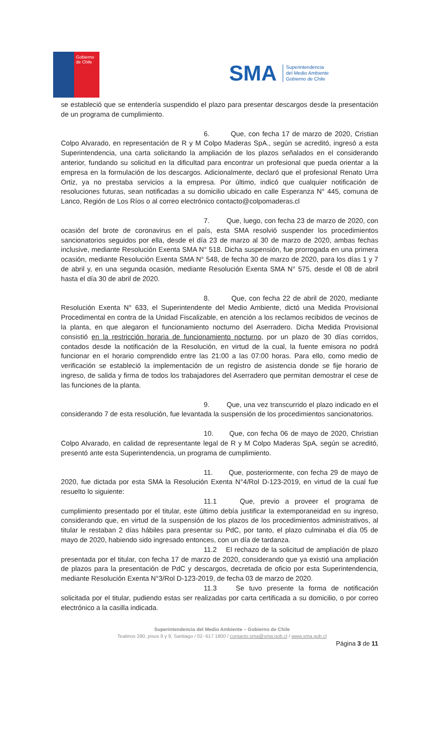Gobierno
de Chile
SMA
Superintendencia
del Medio Ambiente
Gobierno de Chile
se estableció que se entendería suspendido el plazo para presentar descargos desde la presentación de un programa de cumplimiento.
6. Que, con fecha 17 de marzo de 2020, Cristian Colpo Alvarado, en representación de R y M Colpo Maderas SpA., según se acreditó, ingresó a esta Superintendencia, una carta solicitando la ampliación de los plazos señalados en el considerando anterior, fundando su solicitud en la dificultad para encontrar un profesional que pueda orientar a la empresa en la formulación de los descargos. Adicionalmente, declaró que el profesional Renato Urra Ortiz, ya no prestaba servicios a la empresa. Por último, indicó que cualquier notificación de resoluciones futuras, sean notificadas a su domicilio ubicado en calle Esperanza N° 445, comuna de Lanco, Región de Los Ríos o al correo electrónico contacto@colpomaderas.cl
7. Que, luego, con fecha 23 de marzo de 2020, con ocasión del brote de coronavirus en el país, esta SMA resolvió suspender los procedimientos sancionatorios seguidos por ella, desde el día 23 de marzo al 30 de marzo de 2020, ambas fechas inclusive, mediante Resolución Exenta SMA N° 518. Dicha suspensión, fue prorrogada en una primera ocasión, mediante Resolución Exenta SMA N° 548, de fecha 30 de marzo de 2020, para los días 1 y 7 de abril y, en una segunda ocasión, mediante Resolución Exenta SMA N° 575, desde el 08 de abril hasta el día 30 de abril de 2020.
8. Que, con fecha 22 de abril de 2020, mediante Resolución Exenta N° 633, el Superintendente del Medio Ambiente, dictó una Medida Provisional Procedimental en contra de la Unidad Fiscalizable, en atención a los reclamos recibidos de vecinos de la planta, en que alegaron el funcionamiento nocturno del Aserradero. Dicha Medida Provisional consistió en la restricción horaria de funcionamiento nocturno, por un plazo de 30 días corridos, contados desde la notificación de la Resolución, en virtud de la cual, la fuente emisora no podrá funcionar en el horario comprendido entre las 21:00 a las 07:00 horas. Para ello, como medio de verificación se estableció la implementación de un registro de asistencia donde se fije horario de ingreso, de salida y firma de todos los trabajadores del Aserradero que permitan demostrar el cese de las funciones de la planta.
9. Que, una vez transcurrido el plazo indicado en el considerando 7 de esta resolución, fue levantada la suspensión de los procedimientos sancionatorios.
10. Que, con fecha 06 de mayo de 2020, Christian Colpo Alvarado, en calidad de representante legal de R y M Colpo Maderas SpA, según se acreditó, presentó ante esta Superintendencia, un programa de cumplimiento.
11. Que, posteriormente, con fecha 29 de mayo de 2020, fue dictada por esta SMA la Resolución Exenta N°4/Rol D-123-2019, en virtud de la cual fue resuelto lo siguiente:
11.1 Que, previo a proveer el programa de cumplimiento presentado por el titular, este último debía justificar la extemporaneidad en su ingreso, considerando que, en virtud de la suspensión de los plazos de los procedimientos administrativos, al titular le restaban 2 días hábiles para presentar su PdC, por tanto, el plazo culminaba el día 05 de mayo de 2020, habiendo sido ingresado entonces, con un día de tardanza.
11.2 El rechazo de la solicitud de ampliación de plazo presentada por el titular, con fecha 17 de marzo de 2020, considerando que ya existió una ampliación de plazos para la presentación de PdC y descargos, decretada de oficio por esta Superintendencia, mediante Resolución Exenta N°3/Rol D-123-2019, de fecha 03 de marzo de 2020.
11.3 Se tuvo presente la forma de notificación solicitada por el titular, pudiendo estas ser realizadas por carta certificada a su domicilio, o por correo electrónico a la casilla indicada.
Superintendencia del Medio Ambiente – Gobierno de Chile
Teatinos 280, pisos 8 y 9, Santiago / 02- 617 1800 / contacto.sma@sma.gob.cl / www.sma.gob.cl
Página 3 de 11